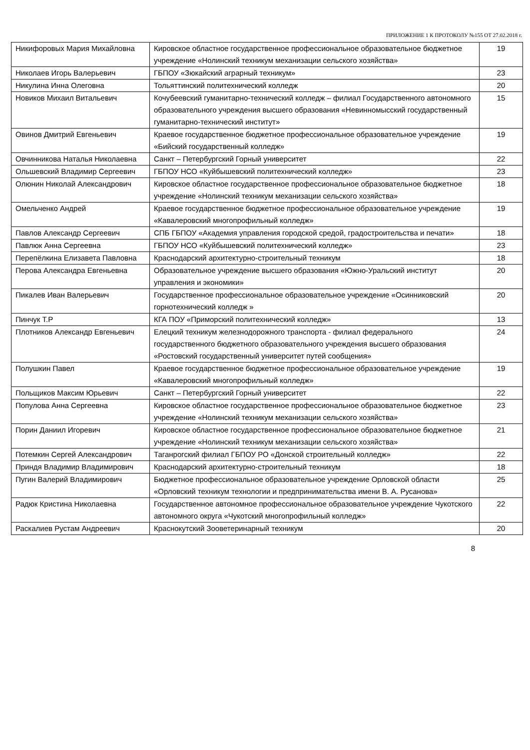ПРИЛОЖЕНИЕ 1 К ПРОТОКОЛУ №155 ОТ 27.02.2018 г.
| Никифоровых Мария Михайловна | Кировское областное государственное профессиональное образовательное бюджетное учреждение «Нолинский техникум механизации сельского хозяйства» | 19 |
| Николаев Игорь Валерьевич | ГБПОУ «Зюкайский аграрный техникум» | 23 |
| Никулина Инна Олеговна | Тольяттинский политехнический колледж | 20 |
| Новиков Михаил Витальевич | Кочубеевский гуманитарно-технический колледж – филиал Государственного автономного образовательного учреждения высшего образования «Невинномысский государственный гуманитарно-технический институт» | 15 |
| Овинов Дмитрий Евгеньевич | Краевое государственное бюджетное профессиональное образовательное учреждение «Бийский государственный колледж» | 19 |
| Овчинникова Наталья Николаевна | Санкт – Петербургский Горный университет | 22 |
| Ольшевский Владимир Сергеевич | ГБПОУ НСО «Куйбышевский политехнический колледж» | 23 |
| Олюнин Николай Александрович | Кировское областное государственное профессиональное образовательное бюджетное учреждение «Нолинский техникум механизации сельского хозяйства» | 18 |
| Омельченко Андрей | Краевое государственное бюджетное профессиональное образовательное учреждение «Кавалеровский многопрофильный колледж» | 19 |
| Павлов Александр Сергеевич | СПБ ГБПОУ «Академия управления городской средой, градостроительства и печати» | 18 |
| Павлюк Анна Сергеевна | ГБПОУ НСО «Куйбышевский политехнический колледж» | 23 |
| Перепёлкина Елизавета Павловна | Краснодарский архитектурно-строительный техникум | 18 |
| Перова Александра Евгеньевна | Образовательное учреждение высшего образования «Южно-Уральский институт управления и экономики» | 20 |
| Пикалев Иван Валерьевич | Государственное профессиональное образовательное учреждение «Осинниковский горнотехнический колледж » | 20 |
| Пинчук Т.Р | КГА ПОУ «Приморский политехнический колледж» | 13 |
| Плотников Александр Евгеньевич | Елецкий техникум железнодорожного транспорта - филиал федерального государственного бюджетного образовательного учреждения высшего образования «Ростовский государственный университет путей сообщения» | 24 |
| Полушкин Павел | Краевое государственное бюджетное профессиональное образовательное учреждение «Кавалеровский многопрофильный колледж» | 19 |
| Польщиков Максим Юрьевич | Санкт – Петербургский Горный университет | 22 |
| Популова Анна Сергеевна | Кировское областное государственное профессиональное образовательное бюджетное учреждение «Нолинский техникум механизации сельского хозяйства» | 23 |
| Порин Даниил Игоревич | Кировское областное государственное профессиональное образовательное бюджетное учреждение «Нолинский техникум механизации сельского хозяйства» | 21 |
| Потемкин Сергей Александрович | Таганрогский филиал ГБПОУ РО «Донской строительный колледж» | 22 |
| Приндя Владимир Владимирович | Краснодарский архитектурно-строительный техникум | 18 |
| Пугин Валерий Владимирович | Бюджетное профессиональное образовательное учреждение Орловской области «Орловский техникум технологии и предпринимательства имени В. А. Русанова» | 25 |
| Радюк Кристина Николаевна | Государственное автономное профессиональное образовательное учреждение Чукотского автономного округа «Чукотский многопрофильный колледж» | 22 |
| Раскалиев Рустам Андреевич | Краснокутский Зооветеринарный техникум | 20 |
8